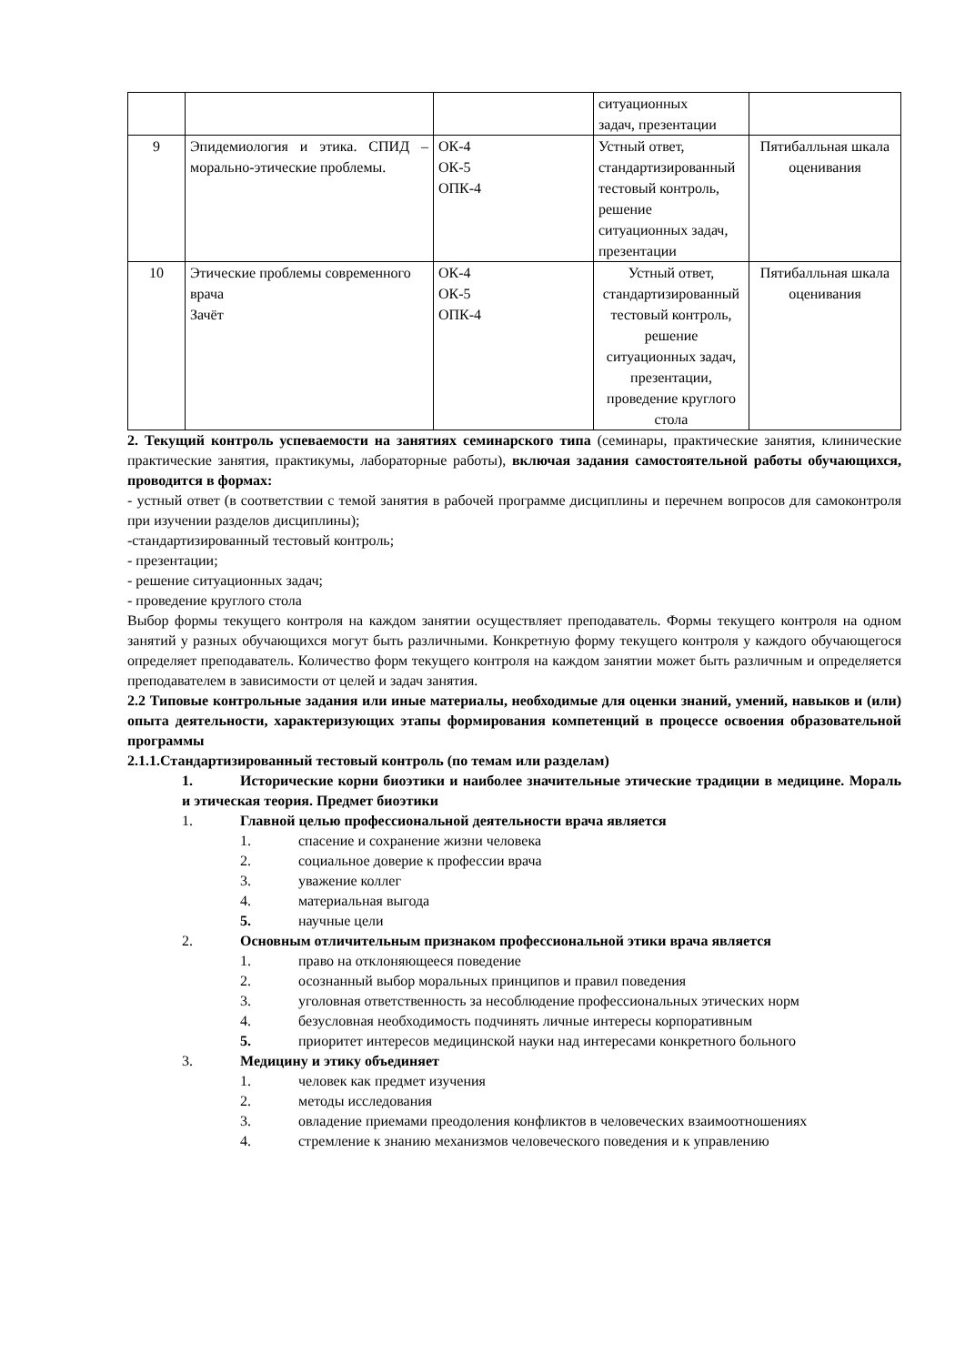| | | | ситуационных задач, презентации | |
| 9 | Эпидемиология и этика. СПИД – морально-этические проблемы. | ОК-4 ОК-5 ОПК-4 | Устный ответ, стандартизированный тестовый контроль, решение ситуационных задач, презентации | Пятибалльная шкала оценивания |
| 10 | Этические проблемы современного врача Зачёт | ОК-4 ОК-5 ОПК-4 | Устный ответ, стандартизированный тестовый контроль, решение ситуационных задач, презентации, проведение круглого стола | Пятибалльная шкала оценивания |
2. Текущий контроль успеваемости на занятиях семинарского типа (семинары, практические занятия, клинические практические занятия, практикумы, лабораторные работы), включая задания самостоятельной работы обучающихся, проводится в формах:
- устный ответ (в соответствии с темой занятия в рабочей программе дисциплины и перечнем вопросов для самоконтроля при изучении разделов дисциплины);
-стандартизированный тестовый контроль;
- презентации;
- решение ситуационных задач;
- проведение круглого стола
Выбор формы текущего контроля на каждом занятии осуществляет преподаватель. Формы текущего контроля на одном занятий у разных обучающихся могут быть различными. Конкретную форму текущего контроля у каждого обучающегося определяет преподаватель. Количество форм текущего контроля на каждом занятии может быть различным и определяется преподавателем в зависимости от целей и задач занятия.
2.2 Типовые контрольные задания или иные материалы, необходимые для оценки знаний, умений, навыков и (или) опыта деятельности, характеризующих этапы формирования компетенций в процессе освоения образовательной программы
2.1.1.Стандартизированный тестовый контроль (по темам или разделам)
1. Исторические корни биоэтики и наиболее значительные этические традиции в медицине. Мораль и этическая теория. Предмет биоэтики
1. Главной целью профессиональной деятельности врача является
1. спасение и сохранение жизни человека
2. социальное доверие к профессии врача
3. уважение коллег
4. материальная выгода
5. научные цели
2. Основным отличительным признаком профессиональной этики врача является
1. право на отклоняющееся поведение
2. осознанный выбор моральных принципов и правил поведения
3. уголовная ответственность за несоблюдение профессиональных этических норм
4. безусловная необходимость подчинять личные интересы корпоративным
5. приоритет интересов медицинской науки над интересами конкретного больного
3. Медицину и этику объединяет
1. человек как предмет изучения
2. методы исследования
3. овладение приемами преодоления конфликтов в человеческих взаимоотношениях
4. стремление к знанию механизмов человеческого поведения и к управлению